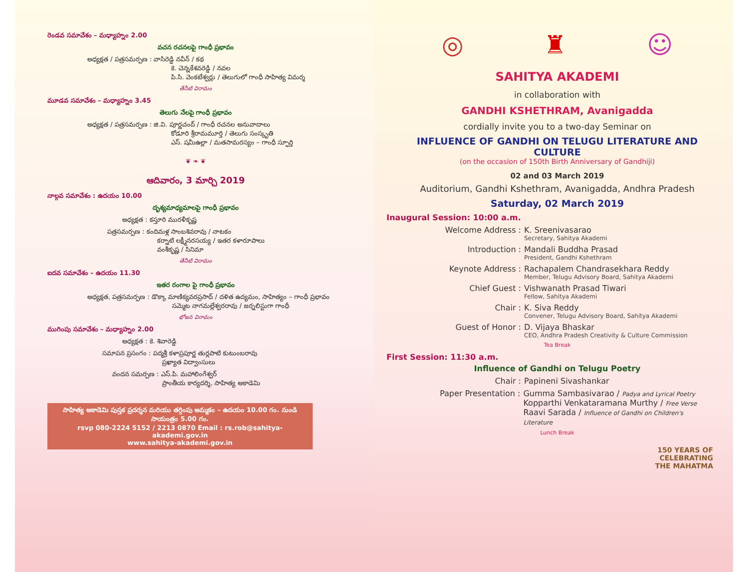రెండవ సమావేశం – మధ్యాహ్నం 2.00
వచన రచనలపై గాంధీ ప్రభావం
అధ్యక్షత / పత్రసమర్పణ : వాసిరెడ్డి నవీన్ / కథ
కె. చెన్నకేశవరెడ్డి / నవల
పి.సి. వెంకటేశ్వర్లు / తెలుగులో గాంధీ సాహిత్య విమర్శ
తేనీటి విరామం
మూడవ సమావేశం – మధ్యాహ్నం 3.45
తెలుగు నేలపై గాంధీ ప్రభావం
అధ్యక్షత / పత్రసమర్పణ : జి.వి. పూర్ణచంద్ / గాంధీ రచనల అనువాదాలు
కోడూరి శ్రీరామమూర్తి / తెలుగు సంస్కృతి
ఎస్. షమీఉల్లా / మతసామరస్యం – గాంధీ స్ఫూర్తి
❦ ❧ ❦
ఆదివారం, 3 మార్చి 2019
నాల్గవ సమావేశం : ఉదయం 10.00
దృశ్యమాధ్యమాలపై గాంధీ ప్రభావం
అధ్యక్షత : కస్తూరి మురళీకృష్ణ
పత్రసమర్పణ : కందిమళ్ల సాంబశివరావు / నాటకం
కర్నాటి లక్ష్మీనరసయ్య / ఇతర కళారూపాలు
వంశీకృష్ణ / సినిమా
తేనీటి విరామం
ఐదవ సమావేశం – ఉదయం 11.30
ఇతర రంగాల పై గాంధీ ప్రభావం
అధ్యక్షత, పత్రసమర్పణ : డొక్కా మాణిక్యవరప్రసాద్ / దళిత ఉద్యమం, సాహిత్యం – గాంధీ ప్రభావం
సమ్మెట నాగమల్లేశ్వరరావు / జర్నలిస్టుగా గాంధీ
భోజన విరామం
ముగింపు సమావేశం – మధ్యాహ్నం 2.00
అధ్యక్షత : కె. శివారెడ్డి
సమాపన ప్రసంగం : పద్మశ్రీ కళాప్రపూర్ణ తుర్లపాటి కుటుంబరావు
ప్రఖ్యాత విద్వాంసులు
వందన సమర్పణ : ఎస్.పి. మహాలింగేశ్వర్
ప్రాంతీయ కార్యదర్శి, సాహిత్య అకాడెమి
సాహిత్య అకాడెమి పుస్తక ప్రదర్శన మరియు తగ్గింపు అమ్మకం – ఉదయం 10.00 గం. నుండి సాయంత్రం 5.00 గం.
rsvp 080-2224 5152 / 2213 0870 Email : rs.rob@sahitya-akademi.gov.in
www.sahitya-akademi.gov.in
◎ ♜ ☺
SAHITYA AKADEMI
in collaboration with
GANDHI KSHETHRAM, Avanigadda
cordially invite you to a two-day Seminar on
INFLUENCE OF GANDHI ON TELUGU LITERATURE AND CULTURE
(on the occasion of 150th Birth Anniversary of Gandhiji)
02 and 03 March 2019
Auditorium, Gandhi Kshethram, Avanigadda, Andhra Pradesh
Saturday, 02 March 2019
Inaugural Session: 10:00 a.m.
Welcome Address : K. Sreenivasarao
Secretary, Sahitya Akademi
Introduction : Mandali Buddha Prasad
President, Gandhi Kshethram
Keynote Address : Rachapalem Chandrasekhara Reddy
Member, Telugu Advisory Board, Sahitya Akademi
Chief Guest : Vishwanath Prasad Tiwari
Fellow, Sahitya Akademi
Chair : K. Siva Reddy
Convener, Telugu Advisory Board, Sahitya Akademi
Guest of Honor : D. Vijaya Bhaskar
CEO, Andhra Pradesh Creativity & Culture Commission
Tea Break
First Session: 11:30 a.m.
Influence of Gandhi on Telugu Poetry
Chair : Papineni Sivashankar
Paper Presentation : Gumma Sambasivarao / Padya and Lyrical Poetry
Kopparthi Venkataramana Murthy / Free Verse
Raavi Sarada / Influence of Gandhi on Children's Literature
Lunch Break
150 YEARS OF
CELEBRATING
THE MAHATMA